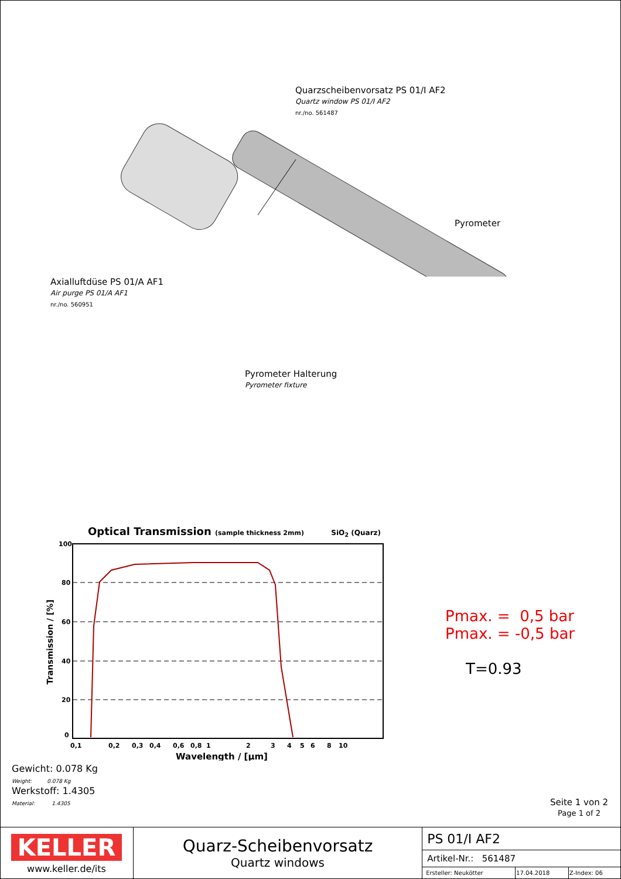Quarzscheibenvorsatz PS 01/I AF2
Quartz window PS 01/I AF2
nr./no. 561487
Axialluftdüse PS 01/A AF1
Air purge PS 01/A AF1
nr./no. 560951
Pyrometer
Pyrometer Halterung
Pyrometer fixture
Optical Transmission (sample thickness 2mm) SiO<sub>2</sub> (Quarz)
100
80
60
40
20
0
0,1
0,2
0,3
0,4
0,6
0,8
1
2
3
4
5
6
8
10
Wavelength / [μm]
Transmission / [%]
Pmax. = 0,5 bar
Pmax. = -0,5 bar
T=0.93
Gewicht: 0.078 Kg
Weight: 0.078 Kg
Werkstoff: 1.4305
Material: 1.4305
Seite 1 von 2
Page 1 of 2
| KELLER www.keller.de/its | Quarz-Scheibenvorsatz Quartz windows | PS 01/I AF2 | | |
| | | Artikel-Nr.: 561487 | | |
| | | Ersteller: Neukötter | 17.04.2018 | Z-Index: 06 |